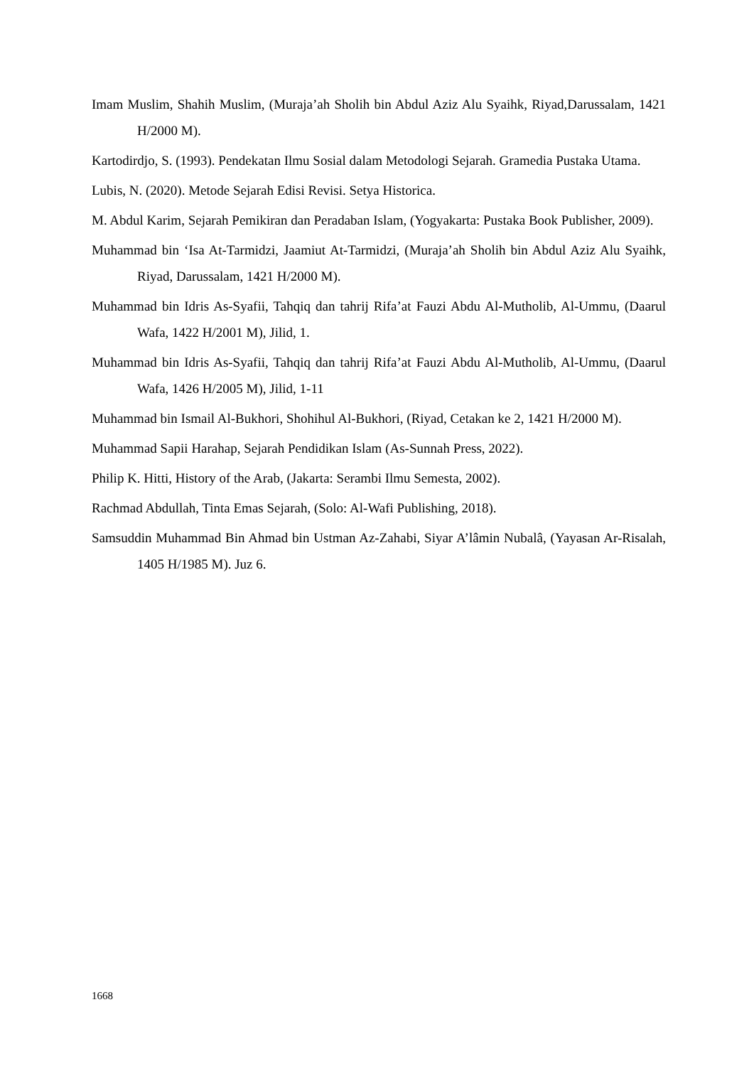Imam Muslim, Shahih Muslim, (Muraja’ah Sholih bin Abdul Aziz Alu Syaihk, Riyad,Darussalam, 1421 H/2000 M).
Kartodirdjo, S. (1993). Pendekatan Ilmu Sosial dalam Metodologi Sejarah. Gramedia Pustaka Utama.
Lubis, N. (2020). Metode Sejarah Edisi Revisi. Setya Historica.
M. Abdul Karim, Sejarah Pemikiran dan Peradaban Islam, (Yogyakarta: Pustaka Book Publisher, 2009).
Muhammad bin ‘Isa At-Tarmidzi, Jaamiut At-Tarmidzi, (Muraja’ah Sholih bin Abdul Aziz Alu Syaihk, Riyad, Darussalam, 1421 H/2000 M).
Muhammad bin Idris As-Syafii, Tahqiq dan tahrij Rifa’at Fauzi Abdu Al-Mutholib, Al-Ummu, (Daarul Wafa, 1422 H/2001 M), Jilid, 1.
Muhammad bin Idris As-Syafii, Tahqiq dan tahrij Rifa’at Fauzi Abdu Al-Mutholib, Al-Ummu, (Daarul Wafa, 1426 H/2005 M), Jilid, 1-11
Muhammad bin Ismail Al-Bukhori, Shohihul Al-Bukhori, (Riyad, Cetakan ke 2, 1421 H/2000 M).
Muhammad Sapii Harahap, Sejarah Pendidikan Islam (As-Sunnah Press, 2022).
Philip K. Hitti, History of the Arab, (Jakarta: Serambi Ilmu Semesta, 2002).
Rachmad Abdullah, Tinta Emas Sejarah, (Solo: Al-Wafi Publishing, 2018).
Samsuddin Muhammad Bin Ahmad bin Ustman Az-Zahabi, Siyar A’lâmin Nubalâ, (Yayasan Ar-Risalah, 1405 H/1985 M). Juz 6.
1668